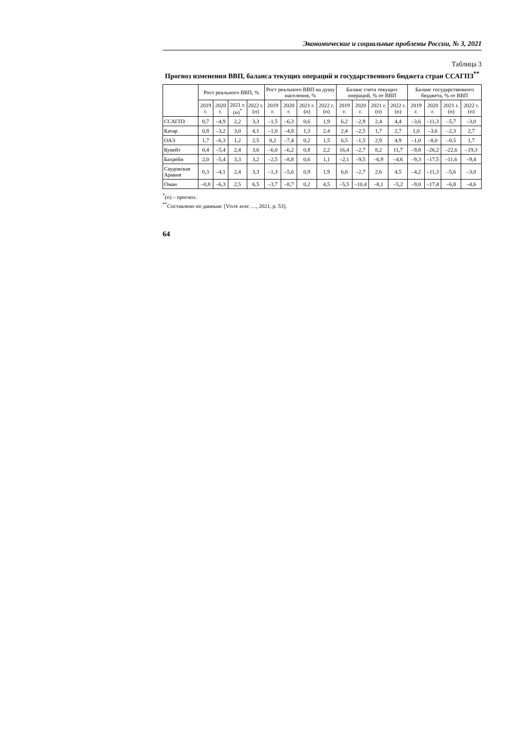Экономические и социальные проблемы России, № 3, 2021
Таблица 3
Прогноз изменения ВВП, баланса текущих операций и государственного бюджета стран ССАГПЗ<sup>**</sup>
| | Рост реального ВВП, % | | | | Рост реального ВВП на душу населения, % | | | | Баланс счета текущих операций, % от ВВП | | | | Баланс государственного бюджета, % от ВВП | | | |
| --- | --- | --- | --- | --- | --- | --- | --- | --- | --- | --- | --- | --- | --- | --- | --- | --- |
| | 2019 г. | 2020 г. | 2021 г. (п)<sup>*</sup> | 2022 г. (п) | 2019 г. | 2020 г. | 2021 г. (п) | 2022 г. (п) | 2019 г. | 2020 г. | 2021 г. (п) | 2022 г. (п) | 2019 г. | 2020 г. | 2021 г. (п) | 2022 г. (п) |
| ССАГПЗ | 0,7 | –4,9 | 2,2 | 3,3 | –1,5 | –6,3 | 0,6 | 1,9 | 6,2 | –2,9 | 2,4 | 4,4 | –3,6 | –11,3 | –5,7 | –3,0 |
| Катар | 0,8 | –3,2 | 3,0 | 4,1 | –1,0 | –4,8 | 1,3 | 2,4 | 2,4 | –2,5 | 1,7 | 2,7 | 1,0 | –3,6 | –2,3 | 2,7 |
| ОАЭ | 1,7 | –6,3 | 1,2 | 2,5 | 0,2 | –7,4 | 0,2 | 1,5 | 6,5 | –1,5 | 2,9 | 4,9 | –1,0 | –8,0 | –0,5 | 1,7 |
| Кувейт | 0,4 | –5,4 | 2,4 | 3,6 | –6,0 | –6,2 | 0,8 | 2,2 | 16,4 | –2,7 | 8,2 | 11,7 | –9,8 | –26,2 | –22,6 | –19,3 |
| Бахрейн | 2,0 | –5,4 | 3,3 | 3,2 | –2,5 | –8,8 | 0,6 | 1,1 | –2,1 | –9,5 | –6,9 | –4,6 | –9,3 | –17,5 | –11,6 | –9,4 |
| Саудовская Аравия | 0,3 | –4,1 | 2,4 | 3,3 | –1,3 | –5,6 | 0,9 | 1,9 | 6,6 | –2,7 | 2,6 | 4,5 | –4,2 | –11,3 | –5,6 | –3,0 |
| Оман | –0,8 | –6,3 | 2,5 | 6,5 | –3,7 | –8,7 | 0,2 | 4,5 | –5,5 | –10,4 | –8,1 | –5,2 | –9,0 | –17,4 | –6,8 | –4,6 |
<sup>*</sup> (п) – прогноз.
<sup>**</sup> Составлено по данным: [Vivre avec …, 2021, p. 53].
64